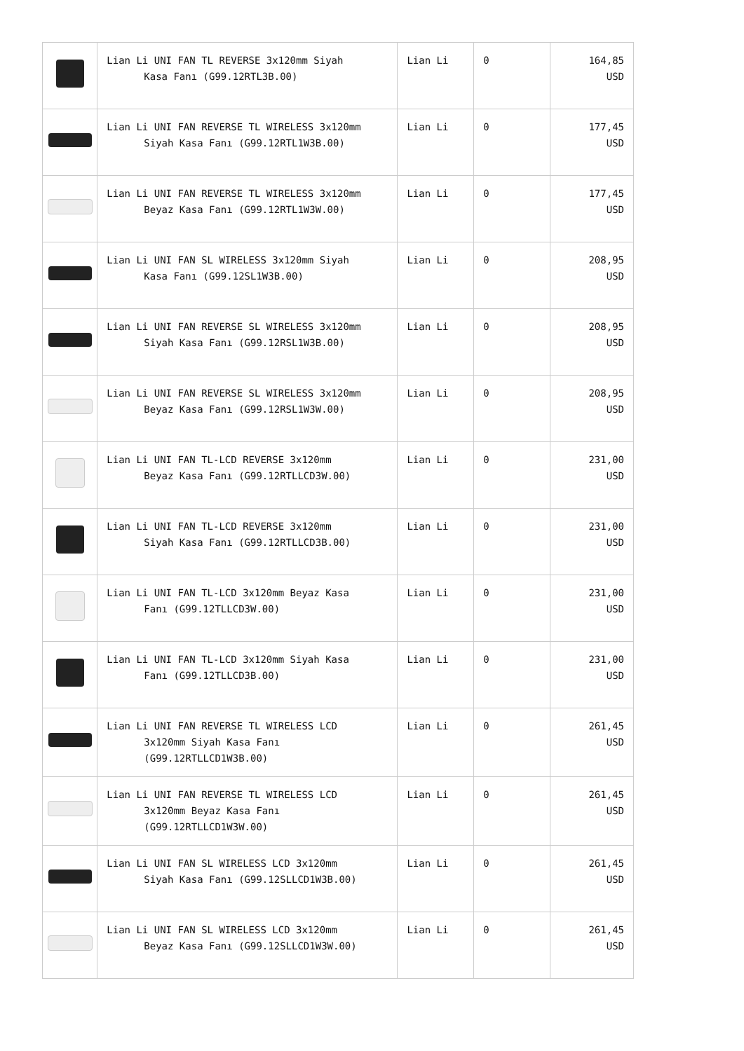| | Lian Li UNI FAN TL REVERSE 3x120mm Siyah Kasa Fanı (G99.12RTL3B.00) | Lian Li | 0 | 164,85 USD |
| | Lian Li UNI FAN REVERSE TL WIRELESS 3x120mm Siyah Kasa Fanı (G99.12RTL1W3B.00) | Lian Li | 0 | 177,45 USD |
| | Lian Li UNI FAN REVERSE TL WIRELESS 3x120mm Beyaz Kasa Fanı (G99.12RTL1W3W.00) | Lian Li | 0 | 177,45 USD |
| | Lian Li UNI FAN SL WIRELESS 3x120mm Siyah Kasa Fanı (G99.12SL1W3B.00) | Lian Li | 0 | 208,95 USD |
| | Lian Li UNI FAN REVERSE SL WIRELESS 3x120mm Siyah Kasa Fanı (G99.12RSL1W3B.00) | Lian Li | 0 | 208,95 USD |
| | Lian Li UNI FAN REVERSE SL WIRELESS 3x120mm Beyaz Kasa Fanı (G99.12RSL1W3W.00) | Lian Li | 0 | 208,95 USD |
| | Lian Li UNI FAN TL-LCD REVERSE 3x120mm Beyaz Kasa Fanı (G99.12RTLLCD3W.00) | Lian Li | 0 | 231,00 USD |
| | Lian Li UNI FAN TL-LCD REVERSE 3x120mm Siyah Kasa Fanı (G99.12RTLLCD3B.00) | Lian Li | 0 | 231,00 USD |
| | Lian Li UNI FAN TL-LCD 3x120mm Beyaz Kasa Fanı (G99.12TLLCD3W.00) | Lian Li | 0 | 231,00 USD |
| | Lian Li UNI FAN TL-LCD 3x120mm Siyah Kasa Fanı (G99.12TLLCD3B.00) | Lian Li | 0 | 231,00 USD |
| | Lian Li UNI FAN REVERSE TL WIRELESS LCD 3x120mm Siyah Kasa Fanı (G99.12RTLLCD1W3B.00) | Lian Li | 0 | 261,45 USD |
| | Lian Li UNI FAN REVERSE TL WIRELESS LCD 3x120mm Beyaz Kasa Fanı (G99.12RTLLCD1W3W.00) | Lian Li | 0 | 261,45 USD |
| | Lian Li UNI FAN SL WIRELESS LCD 3x120mm Siyah Kasa Fanı (G99.12SLLCD1W3B.00) | Lian Li | 0 | 261,45 USD |
| | Lian Li UNI FAN SL WIRELESS LCD 3x120mm Beyaz Kasa Fanı (G99.12SLLCD1W3W.00) | Lian Li | 0 | 261,45 USD |